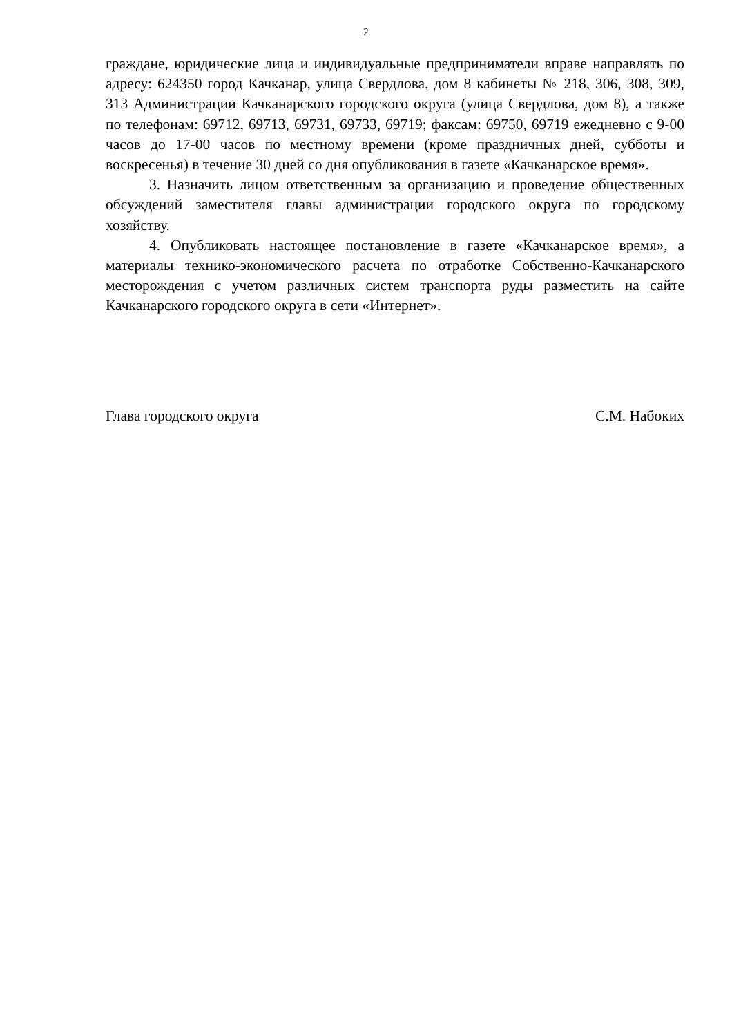2
граждане, юридические лица и индивидуальные предприниматели вправе направлять по адресу: 624350 город Качканар, улица Свердлова, дом 8 кабинеты № 218, 306, 308, 309, 313 Администрации Качканарского городского округа (улица Свердлова, дом 8), а также по телефонам: 69712, 69713, 69731, 69733, 69719; факсам: 69750, 69719 ежедневно с 9-00 часов до 17-00 часов по местному времени (кроме праздничных дней, субботы и воскресенья) в течение 30 дней со дня опубликования в газете «Качканарское время».
3. Назначить лицом ответственным за организацию и проведение общественных обсуждений заместителя главы администрации городского округа по городскому хозяйству.
4. Опубликовать настоящее постановление в газете «Качканарское время», а материалы технико-экономического расчета по отработке Собственно-Качканарского месторождения с учетом различных систем транспорта руды разместить на сайте Качканарского городского округа в сети «Интернет».
Глава городского округа С.М. Набоких